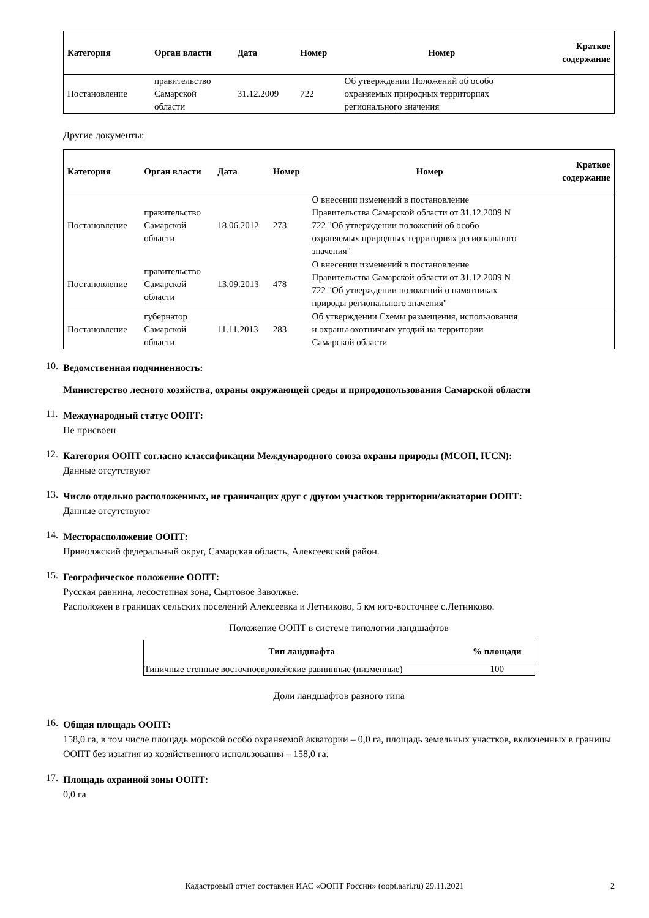| Категория | Орган власти | Дата | Номер | Номер | Краткое содержание |
| --- | --- | --- | --- | --- | --- |
| Постановление | правительство Самарской области | 31.12.2009 | 722 | Об утверждении Положений об особо охраняемых природных территориях регионального значения | |
Другие документы:
| Категория | Орган власти | Дата | Номер | Номер | Краткое содержание |
| --- | --- | --- | --- | --- | --- |
| Постановление | правительство Самарской области | 18.06.2012 | 273 | О внесении изменений в постановление Правительства Самарской области от 31.12.2009 N 722 "Об утверждении положений об особо охраняемых природных территориях регионального значения" | |
| Постановление | правительство Самарской области | 13.09.2013 | 478 | О внесении изменений в постановление Правительства Самарской области от 31.12.2009 N 722 "Об утверждении положений о памятниках природы регионального значения" | |
| Постановление | губернатор Самарской области | 11.11.2013 | 283 | Об утверждении Схемы размещения, использования и охраны охотничьих угодий на территории Самарской области | |
10.
Ведомственная подчиненность:
Министерство лесного хозяйства, охраны окружающей среды и природопользования Самарской области
11.
Международный статус ООПТ:
Не присвоен
12.
Категория ООПТ согласно классификации Международного союза охраны природы (МСОП, IUCN):
Данные отсутствуют
13.
Число отдельно расположенных, не граничащих друг с другом участков территории/акватории ООПТ:
Данные отсутствуют
14.
Месторасположение ООПТ:
Приволжский федеральный округ, Самарская область, Алексеевский район.
15.
Географическое положение ООПТ:
Русская равнина, лесостепная зона, Сыртовое Заволжье.
Расположен в границах сельских поселений Алексеевка и Летниково, 5 км юго-восточнее с.Летниково.
Положение ООПТ в системе типологии ландшафтов
| Тип ландшафта | % площади |
| --- | --- |
| Типичные степные восточноевропейские равнинные (низменные) | 100 |
Доли ландшафтов разного типа
16.
Общая площадь ООПТ:
158,0 га, в том числе площадь морской особо охраняемой акватории – 0,0 га, площадь земельных участков, включенных в границы ООПТ без изъятия из хозяйственного использования – 158,0 га.
17.
Площадь охранной зоны ООПТ:
0,0 га
Кадастровый отчет составлен ИАС «ООПТ России» (oopt.aari.ru) 29.11.2021 2